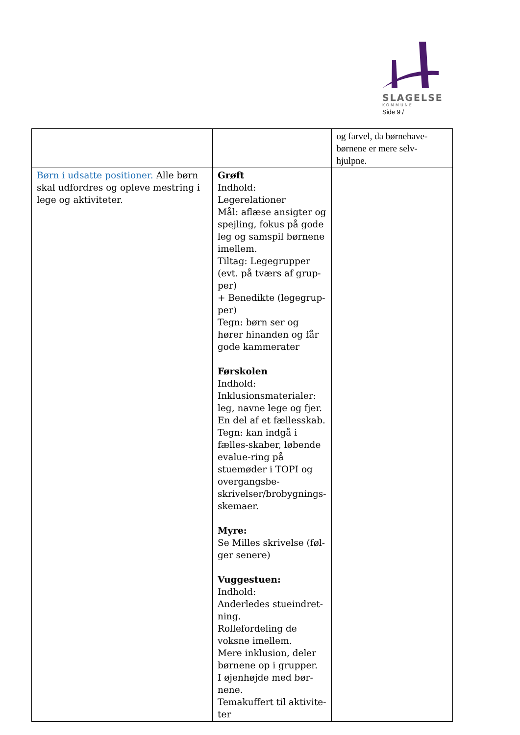SLAGELSE
KOMMUNE
Side 9 /
| | | og farvel, da børnehave-børnene er mere selv-hjulpne. |
| Børn i udsatte positioner. Alle børn skal udfordres og opleve mestring i lege og aktiviteter. | Grøft Indhold: Legerelationer Mål: aflæse ansigter og spejling, fokus på gode leg og samspil børnene imellem. Tiltag: Legegrupper (evt. på tværs af grup-per) + Benedikte (legegrup-per) Tegn: børn ser og hører hinanden og får gode kammerater Førskolen Indhold: Inklusionsmaterialer: leg, navne lege og fjer. En del af et fællesskab. Tegn: kan indgå i fælles-skaber, løbende evalue-ring på stuemøder i TOPI og overgangsbe-skrivelser/brobygnings-skemaer. Myre: Se Milles skrivelse (føl-ger senere) Vuggestuen: Indhold: Anderledes stueindret-ning. Rollefordeling de voksne imellem. Mere inklusion, deler børnene op i grupper. I øjenhøjde med bør-nene. Temakuffert til aktivite-ter | |